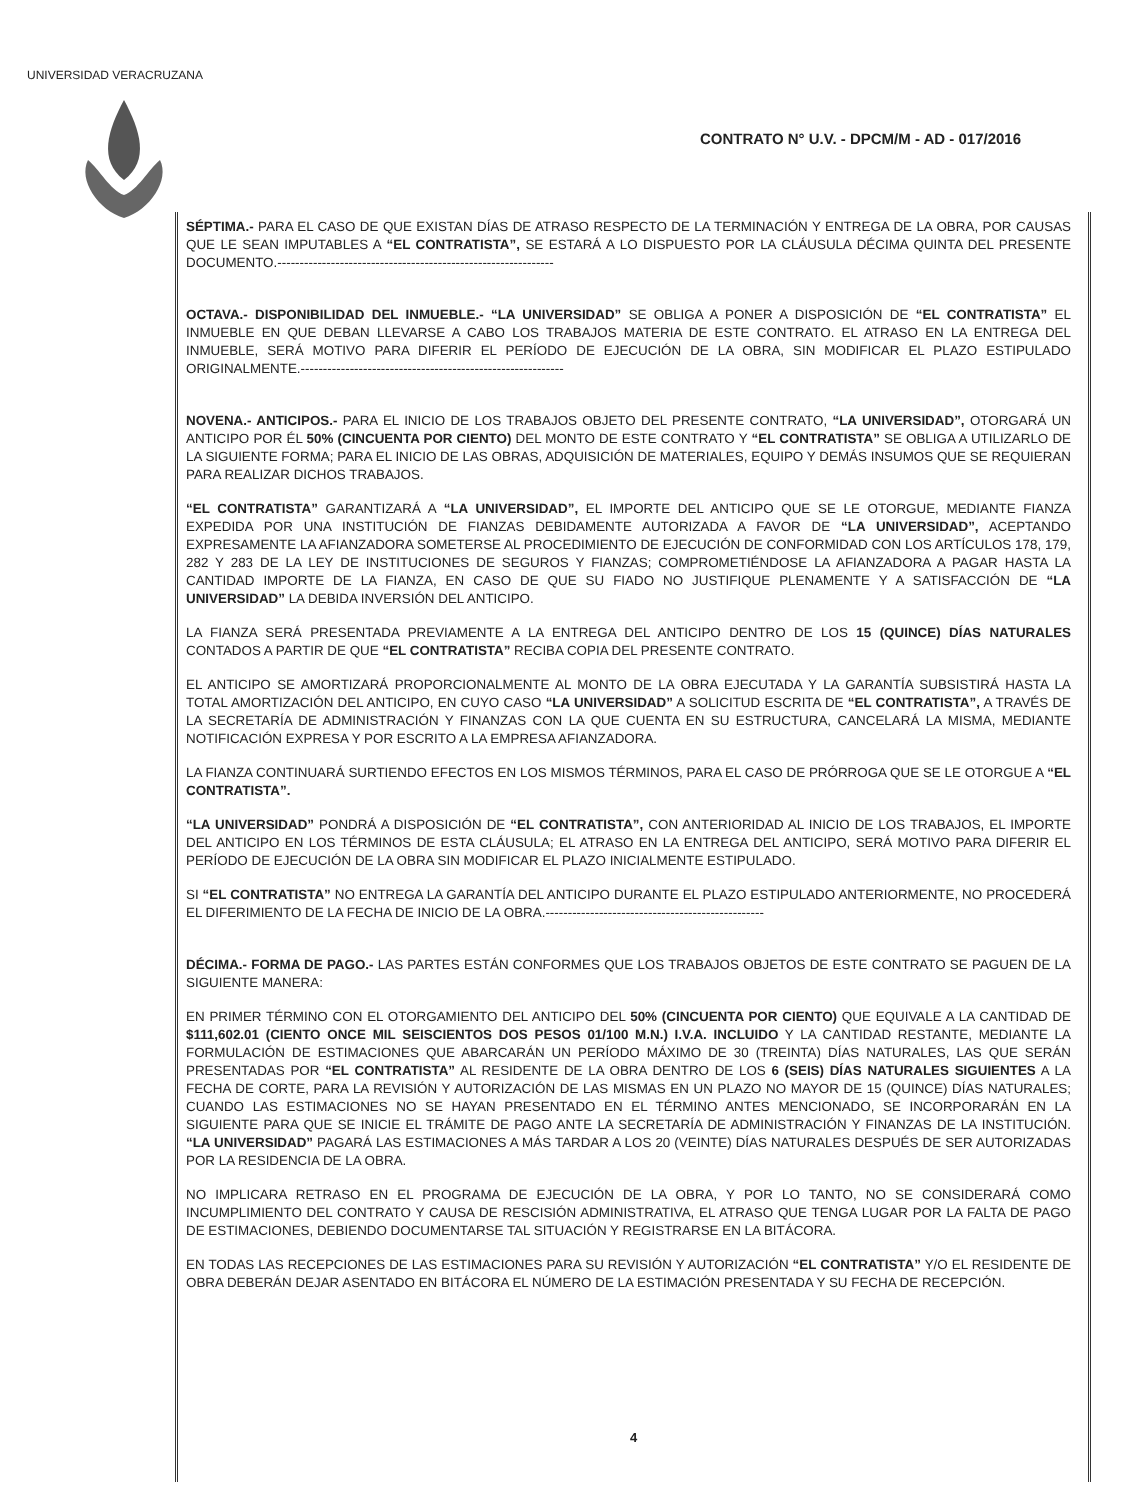UNIVERSIDAD VERACRUZANA
CONTRATO N° U.V. - DPCM/M - AD - 017/2016
SÉPTIMA.- PARA EL CASO DE QUE EXISTAN DÍAS DE ATRASO RESPECTO DE LA TERMINACIÓN Y ENTREGA DE LA OBRA, POR CAUSAS QUE LE SEAN IMPUTABLES A “EL CONTRATISTA”, SE ESTARÁ A LO DISPUESTO POR LA CLÁUSULA DÉCIMA QUINTA DEL PRESENTE DOCUMENTO.--------------------------------------------------------------
OCTAVA.- DISPONIBILIDAD DEL INMUEBLE.- “LA UNIVERSIDAD” SE OBLIGA A PONER A DISPOSICIÓN DE “EL CONTRATISTA” EL INMUEBLE EN QUE DEBAN LLEVARSE A CABO LOS TRABAJOS MATERIA DE ESTE CONTRATO. EL ATRASO EN LA ENTREGA DEL INMUEBLE, SERÁ MOTIVO PARA DIFERIR EL PERÍODO DE EJECUCIÓN DE LA OBRA, SIN MODIFICAR EL PLAZO ESTIPULADO ORIGINALMENTE.-----------------------------------------------------------
NOVENA.- ANTICIPOS.- PARA EL INICIO DE LOS TRABAJOS OBJETO DEL PRESENTE CONTRATO, “LA UNIVERSIDAD”, OTORGARÁ UN ANTICIPO POR ÉL 50% (CINCUENTA POR CIENTO) DEL MONTO DE ESTE CONTRATO Y “EL CONTRATISTA” SE OBLIGA A UTILIZARLO DE LA SIGUIENTE FORMA; PARA EL INICIO DE LAS OBRAS, ADQUISICIÓN DE MATERIALES, EQUIPO Y DEMÁS INSUMOS QUE SE REQUIERAN PARA REALIZAR DICHOS TRABAJOS.
“EL CONTRATISTA” GARANTIZARÁ A “LA UNIVERSIDAD”, EL IMPORTE DEL ANTICIPO QUE SE LE OTORGUE, MEDIANTE FIANZA EXPEDIDA POR UNA INSTITUCIÓN DE FIANZAS DEBIDAMENTE AUTORIZADA A FAVOR DE “LA UNIVERSIDAD”, ACEPTANDO EXPRESAMENTE LA AFIANZADORA SOMETERSE AL PROCEDIMIENTO DE EJECUCIÓN DE CONFORMIDAD CON LOS ARTÍCULOS 178, 179, 282 Y 283 DE LA LEY DE INSTITUCIONES DE SEGUROS Y FIANZAS; COMPROMETIÉNDOSE LA AFIANZADORA A PAGAR HASTA LA CANTIDAD IMPORTE DE LA FIANZA, EN CASO DE QUE SU FIADO NO JUSTIFIQUE PLENAMENTE Y A SATISFACCIÓN DE “LA UNIVERSIDAD” LA DEBIDA INVERSIÓN DEL ANTICIPO.
LA FIANZA SERÁ PRESENTADA PREVIAMENTE A LA ENTREGA DEL ANTICIPO DENTRO DE LOS 15 (QUINCE) DÍAS NATURALES CONTADOS A PARTIR DE QUE “EL CONTRATISTA” RECIBA COPIA DEL PRESENTE CONTRATO.
EL ANTICIPO SE AMORTIZARÁ PROPORCIONALMENTE AL MONTO DE LA OBRA EJECUTADA Y LA GARANTÍA SUBSISTIRÁ HASTA LA TOTAL AMORTIZACIÓN DEL ANTICIPO, EN CUYO CASO “LA UNIVERSIDAD” A SOLICITUD ESCRITA DE “EL CONTRATISTA”, A TRAVÉS DE LA SECRETARÍA DE ADMINISTRACIÓN Y FINANZAS CON LA QUE CUENTA EN SU ESTRUCTURA, CANCELARÁ LA MISMA, MEDIANTE NOTIFICACIÓN EXPRESA Y POR ESCRITO A LA EMPRESA AFIANZADORA.
LA FIANZA CONTINUARÁ SURTIENDO EFECTOS EN LOS MISMOS TÉRMINOS, PARA EL CASO DE PRÓRROGA QUE SE LE OTORGUE A “EL CONTRATISTA”.
“LA UNIVERSIDAD” PONDRÁ A DISPOSICIÓN DE “EL CONTRATISTA”, CON ANTERIORIDAD AL INICIO DE LOS TRABAJOS, EL IMPORTE DEL ANTICIPO EN LOS TÉRMINOS DE ESTA CLÁUSULA; EL ATRASO EN LA ENTREGA DEL ANTICIPO, SERÁ MOTIVO PARA DIFERIR EL PERÍODO DE EJECUCIÓN DE LA OBRA SIN MODIFICAR EL PLAZO INICIALMENTE ESTIPULADO.
SI “EL CONTRATISTA” NO ENTREGA LA GARANTÍA DEL ANTICIPO DURANTE EL PLAZO ESTIPULADO ANTERIORMENTE, NO PROCEDERÁ EL DIFERIMIENTO DE LA FECHA DE INICIO DE LA OBRA.-------------------------------------------------
DÉCIMA.- FORMA DE PAGO.- LAS PARTES ESTÁN CONFORMES QUE LOS TRABAJOS OBJETOS DE ESTE CONTRATO SE PAGUEN DE LA SIGUIENTE MANERA:
EN PRIMER TÉRMINO CON EL OTORGAMIENTO DEL ANTICIPO DEL 50% (CINCUENTA POR CIENTO) QUE EQUIVALE A LA CANTIDAD DE $111,602.01 (CIENTO ONCE MIL SEISCIENTOS DOS PESOS 01/100 M.N.) I.V.A. INCLUIDO Y LA CANTIDAD RESTANTE, MEDIANTE LA FORMULACIÓN DE ESTIMACIONES QUE ABARCARÁN UN PERÍODO MÁXIMO DE 30 (TREINTA) DÍAS NATURALES, LAS QUE SERÁN PRESENTADAS POR “EL CONTRATISTA” AL RESIDENTE DE LA OBRA DENTRO DE LOS 6 (SEIS) DÍAS NATURALES SIGUIENTES A LA FECHA DE CORTE, PARA LA REVISIÓN Y AUTORIZACIÓN DE LAS MISMAS EN UN PLAZO NO MAYOR DE 15 (QUINCE) DÍAS NATURALES; CUANDO LAS ESTIMACIONES NO SE HAYAN PRESENTADO EN EL TÉRMINO ANTES MENCIONADO, SE INCORPORARÁN EN LA SIGUIENTE PARA QUE SE INICIE EL TRÁMITE DE PAGO ANTE LA SECRETARÍA DE ADMINISTRACIÓN Y FINANZAS DE LA INSTITUCIÓN. “LA UNIVERSIDAD” PAGARÁ LAS ESTIMACIONES A MÁS TARDAR A LOS 20 (VEINTE) DÍAS NATURALES DESPUÉS DE SER AUTORIZADAS POR LA RESIDENCIA DE LA OBRA.
NO IMPLICARA RETRASO EN EL PROGRAMA DE EJECUCIÓN DE LA OBRA, Y POR LO TANTO, NO SE CONSIDERARÁ COMO INCUMPLIMIENTO DEL CONTRATO Y CAUSA DE RESCISIÓN ADMINISTRATIVA, EL ATRASO QUE TENGA LUGAR POR LA FALTA DE PAGO DE ESTIMACIONES, DEBIENDO DOCUMENTARSE TAL SITUACIÓN Y REGISTRARSE EN LA BITÁCORA.
EN TODAS LAS RECEPCIONES DE LAS ESTIMACIONES PARA SU REVISIÓN Y AUTORIZACIÓN “EL CONTRATISTA” Y/O EL RESIDENTE DE OBRA DEBERÁN DEJAR ASENTADO EN BITÁCORA EL NÚMERO DE LA ESTIMACIÓN PRESENTADA Y SU FECHA DE RECEPCIÓN.
4